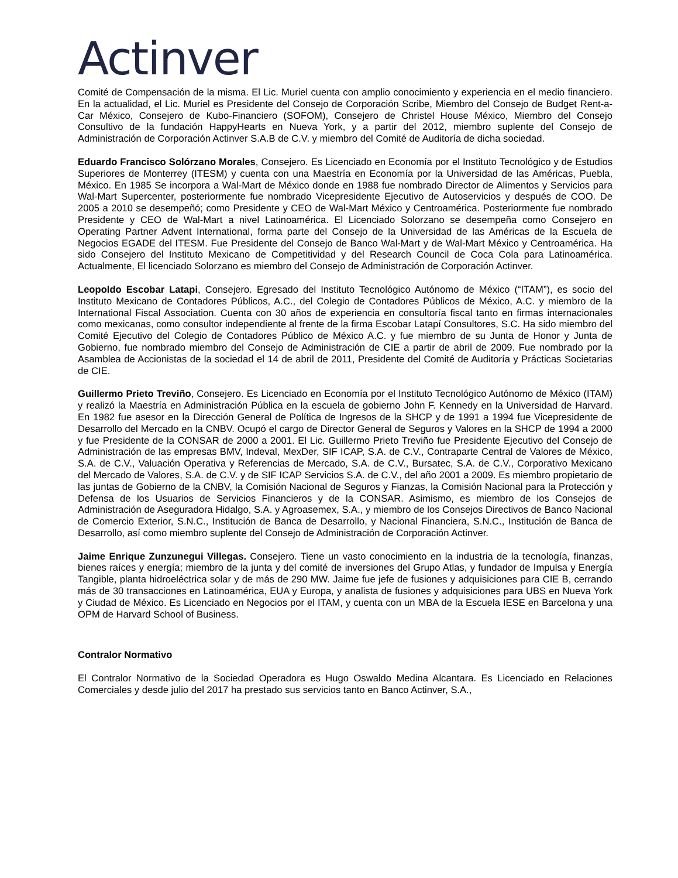Actinver
Comité de Compensación de la misma. El Lic. Muriel cuenta con amplio conocimiento y experiencia en el medio financiero. En la actualidad, el Lic. Muriel es Presidente del Consejo de Corporación Scribe, Miembro del Consejo de Budget Rent-a-Car México, Consejero de Kubo-Financiero (SOFOM), Consejero de Christel House México, Miembro del Consejo Consultivo de la fundación HappyHearts en Nueva York, y a partir del 2012, miembro suplente del Consejo de Administración de Corporación Actinver S.A.B de C.V. y miembro del Comité de Auditoría de dicha sociedad.
Eduardo Francisco Solórzano Morales, Consejero. Es Licenciado en Economía por el Instituto Tecnológico y de Estudios Superiores de Monterrey (ITESM) y cuenta con una Maestría en Economía por la Universidad de las Américas, Puebla, México. En 1985 Se incorpora a Wal-Mart de México donde en 1988 fue nombrado Director de Alimentos y Servicios para Wal-Mart Supercenter, posteriormente fue nombrado Vicepresidente Ejecutivo de Autoservicios y después de COO. De 2005 a 2010 se desempeñó; como Presidente y CEO de Wal-Mart México y Centroamérica. Posteriormente fue nombrado Presidente y CEO de Wal-Mart a nivel Latinoamérica. El Licenciado Solorzano se desempeña como Consejero en Operating Partner Advent International, forma parte del Consejo de la Universidad de las Américas de la Escuela de Negocios EGADE del ITESM. Fue Presidente del Consejo de Banco Wal-Mart y de Wal-Mart México y Centroamérica. Ha sido Consejero del Instituto Mexicano de Competitividad y del Research Council de Coca Cola para Latinoamérica. Actualmente, El licenciado Solorzano es miembro del Consejo de Administración de Corporación Actinver.
Leopoldo Escobar Latapi, Consejero. Egresado del Instituto Tecnológico Autónomo de México (“ITAM”), es socio del Instituto Mexicano de Contadores Públicos, A.C., del Colegio de Contadores Públicos de México, A.C. y miembro de la International Fiscal Association. Cuenta con 30 años de experiencia en consultoría fiscal tanto en firmas internacionales como mexicanas, como consultor independiente al frente de la firma Escobar Latapí Consultores, S.C. Ha sido miembro del Comité Ejecutivo del Colegio de Contadores Público de México A.C. y fue miembro de su Junta de Honor y Junta de Gobierno, fue nombrado miembro del Consejo de Administración de CIE a partir de abril de 2009. Fue nombrado por la Asamblea de Accionistas de la sociedad el 14 de abril de 2011, Presidente del Comité de Auditoría y Prácticas Societarias de CIE.
Guillermo Prieto Treviño, Consejero. Es Licenciado en Economía por el Instituto Tecnológico Autónomo de México (ITAM) y realizó la Maestría en Administración Pública en la escuela de gobierno John F. Kennedy en la Universidad de Harvard. En 1982 fue asesor en la Dirección General de Política de Ingresos de la SHCP y de 1991 a 1994 fue Vicepresidente de Desarrollo del Mercado en la CNBV. Ocupó el cargo de Director General de Seguros y Valores en la SHCP de 1994 a 2000 y fue Presidente de la CONSAR de 2000 a 2001. El Lic. Guillermo Prieto Treviño fue Presidente Ejecutivo del Consejo de Administración de las empresas BMV, Indeval, MexDer, SIF ICAP, S.A. de C.V., Contraparte Central de Valores de México, S.A. de C.V., Valuación Operativa y Referencias de Mercado, S.A. de C.V., Bursatec, S.A. de C.V., Corporativo Mexicano del Mercado de Valores, S.A. de C.V. y de SIF ICAP Servicios S.A. de C.V., del año 2001 a 2009. Es miembro propietario de las juntas de Gobierno de la CNBV, la Comisión Nacional de Seguros y Fianzas, la Comisión Nacional para la Protección y Defensa de los Usuarios de Servicios Financieros y de la CONSAR. Asimismo, es miembro de los Consejos de Administración de Aseguradora Hidalgo, S.A. y Agroasemex, S.A., y miembro de los Consejos Directivos de Banco Nacional de Comercio Exterior, S.N.C., Institución de Banca de Desarrollo, y Nacional Financiera, S.N.C., Institución de Banca de Desarrollo, así como miembro suplente del Consejo de Administración de Corporación Actinver.
Jaime Enrique Zunzunegui Villegas. Consejero. Tiene un vasto conocimiento en la industria de la tecnología, finanzas, bienes raíces y energía; miembro de la junta y del comité de inversiones del Grupo Atlas, y fundador de Impulsa y Energía Tangible, planta hidroeléctrica solar y de más de 290 MW. Jaime fue jefe de fusiones y adquisiciones para CIE B, cerrando más de 30 transacciones en Latinoamérica, EUA y Europa, y analista de fusiones y adquisiciones para UBS en Nueva York y Ciudad de México. Es Licenciado en Negocios por el ITAM, y cuenta con un MBA de la Escuela IESE en Barcelona y una OPM de Harvard School of Business.
Contralor Normativo
El Contralor Normativo de la Sociedad Operadora es Hugo Oswaldo Medina Alcantara. Es Licenciado en Relaciones Comerciales y desde julio del 2017 ha prestado sus servicios tanto en Banco Actinver, S.A.,